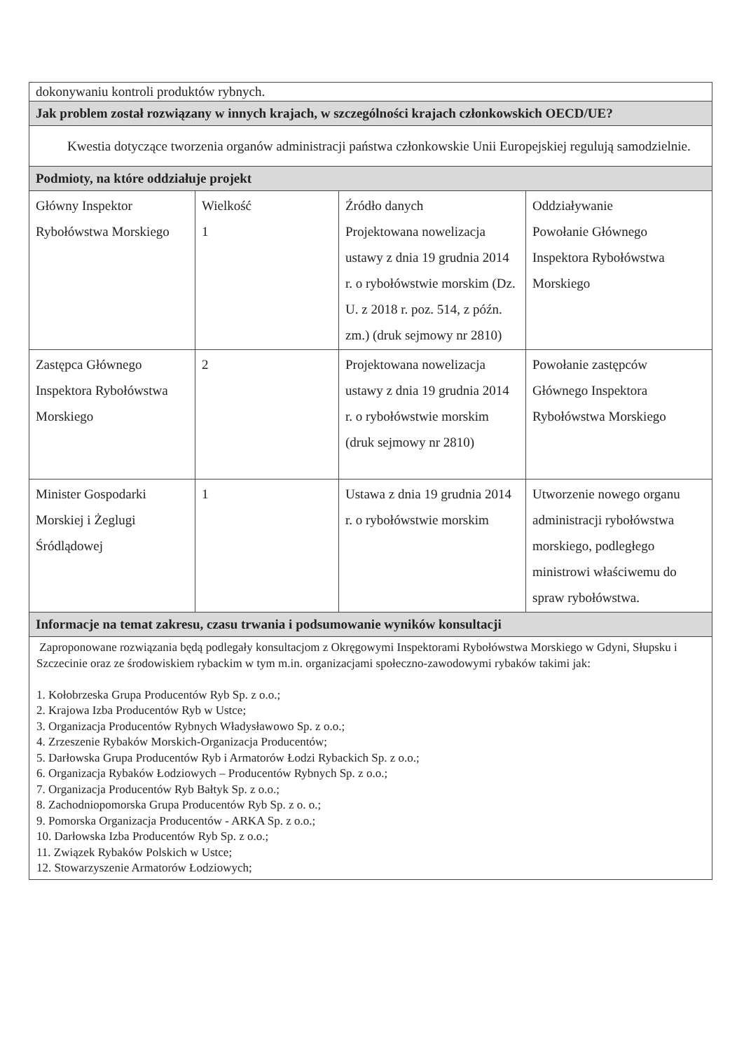| dokonywaniu kontroli produktów rybnych. | | | |
| Jak problem został rozwiązany w innych krajach, w szczególności krajach członkowskich OECD/UE? | | | |
| Kwestia dotyczące tworzenia organów administracji państwa członkowskie Unii Europejskiej regulują samodzielnie. | | | |
| Podmioty, na które oddziałuje projekt | | | |
| Główny Inspektor Rybołówstwa Morskiego | Wielkość 1 | Źródło danych Projektowana nowelizacja ustawy z dnia 19 grudnia 2014 r. o rybołówstwie morskim (Dz. U. z 2018 r. poz. 514, z późn. zm.) (druk sejmowy nr 2810) | Oddziaływanie Powołanie Głównego Inspektora Rybołówstwa Morskiego |
| Zastępca Głównego Inspektora Rybołówstwa Morskiego | 2 | Projektowana nowelizacja ustawy z dnia 19 grudnia 2014 r. o rybołówstwie morskim (druk sejmowy nr 2810) | Powołanie zastępców Głównego Inspektora Rybołówstwa Morskiego |
| Minister Gospodarki Morskiej i Żeglugi Śródlądowej | 1 | Ustawa z dnia 19 grudnia 2014 r. o rybołówstwie morskim | Utworzenie nowego organu administracji rybołówstwa morskiego, podległego ministrowi właściwemu do spraw rybołówstwa. |
| Informacje na temat zakresu, czasu trwania i podsumowanie wyników konsultacji | | | |
| Zaproponowane rozwiązania będą podlegały konsultacjom z Okręgowymi Inspektorami Rybołówstwa Morskiego w Gdyni, Słupsku i Szczecinie oraz ze środowiskiem rybackim w tym m.in. organizacjami społeczno-zawodowymi rybaków takimi jak: 1. Kołobrzeska Grupa Producentów Ryb Sp. z o.o.; 2. Krajowa Izba Producentów Ryb w Ustce; 3. Organizacja Producentów Rybnych Władysławowo Sp. z o.o.; 4. Zrzeszenie Rybaków Morskich-Organizacja Producentów; 5. Darłowska Grupa Producentów Ryb i Armatorów Łodzi Rybackich Sp. z o.o.; 6. Organizacja Rybaków Łodziowych – Producentów Rybnych Sp. z o.o.; 7. Organizacja Producentów Ryb Bałtyk Sp. z o.o.; 8. Zachodniopomorska Grupa Producentów Ryb Sp. z o. o.; 9. Pomorska Organizacja Producentów - ARKA Sp. z o.o.; 10. Darłowska Izba Producentów Ryb Sp. z o.o.; 11. Związek Rybaków Polskich w Ustce; 12. Stowarzyszenie Armatorów Łodziowych; | | | |